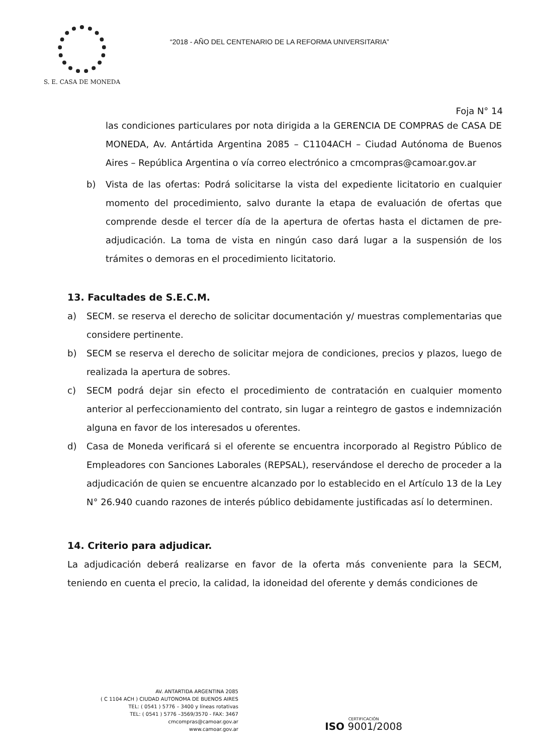S. E. CASA DE MONEDA
“2018 - AÑO DEL CENTENARIO DE LA REFORMA UNIVERSITARIA”
Foja N° 14
las condiciones particulares por nota dirigida a la GERENCIA DE COMPRAS de CASA DE MONEDA, Av. Antártida Argentina 2085 – C1104ACH – Ciudad Autónoma de Buenos Aires – República Argentina o vía correo electrónico a cmcompras@camoar.gov.ar
b) Vista de las ofertas: Podrá solicitarse la vista del expediente licitatorio en cualquier momento del procedimiento, salvo durante la etapa de evaluación de ofertas que comprende desde el tercer día de la apertura de ofertas hasta el dictamen de pre-adjudicación. La toma de vista en ningún caso dará lugar a la suspensión de los trámites o demoras en el procedimiento licitatorio.
13. Facultades de S.E.C.M.
a) SECM. se reserva el derecho de solicitar documentación y/ muestras complementarias que considere pertinente.
b) SECM se reserva el derecho de solicitar mejora de condiciones, precios y plazos, luego de realizada la apertura de sobres.
c) SECM podrá dejar sin efecto el procedimiento de contratación en cualquier momento anterior al perfeccionamiento del contrato, sin lugar a reintegro de gastos e indemnización alguna en favor de los interesados u oferentes.
d) Casa de Moneda verificará si el oferente se encuentra incorporado al Registro Público de Empleadores con Sanciones Laborales (REPSAL), reservándose el derecho de proceder a la adjudicación de quien se encuentre alcanzado por lo establecido en el Artículo 13 de la Ley N° 26.940 cuando razones de interés público debidamente justificadas así lo determinen.
14. Criterio para adjudicar.
La adjudicación deberá realizarse en favor de la oferta más conveniente para la SECM, teniendo en cuenta el precio, la calidad, la idoneidad del oferente y demás condiciones de
AV. ANTARTIDA ARGENTINA 2085
( C 1104 ACH ) CIUDAD AUTONOMA DE BUENOS AIRES
TEL: ( 0541 ) 5776 – 3400 y líneas rotativas
TEL: ( 0541 ) 5776 –3569/3570 - FAX: 3467
cmcompras@camoar.gov.ar
www.camoar.gov.ar
CERTIFICACIÓN
ISO 9001/2008